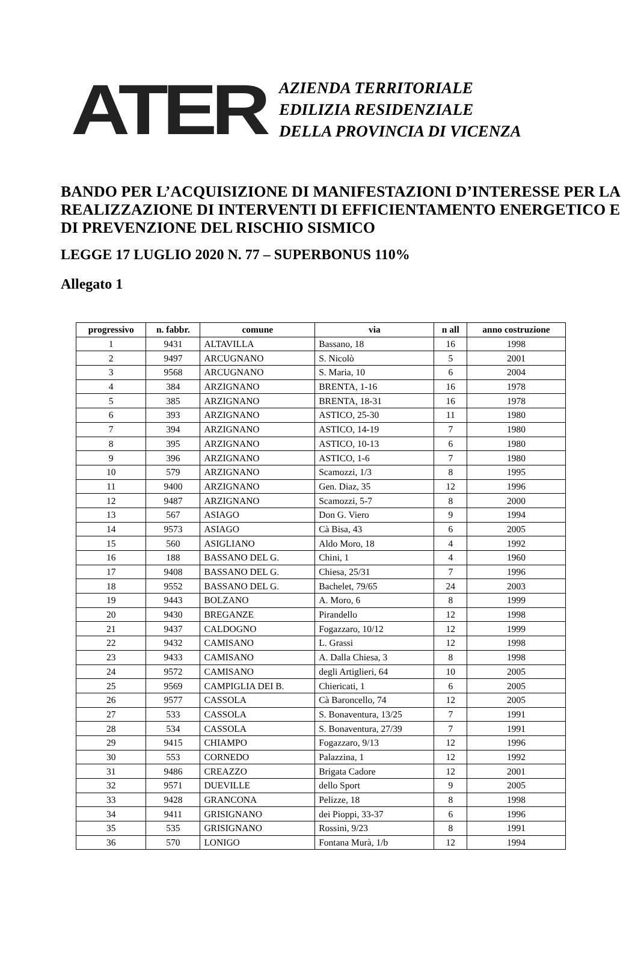ATER
AZIENDA TERRITORIALE
EDILIZIA RESIDENZIALE
DELLA PROVINCIA DI VICENZA
BANDO PER L’ACQUISIZIONE DI MANIFESTAZIONI D’INTERESSE PER LA REALIZZAZIONE DI INTERVENTI DI EFFICIENTAMENTO ENERGETICO E DI PREVENZIONE DEL RISCHIO SISMICO
LEGGE 17 LUGLIO 2020 N. 77 – SUPERBONUS 110%
Allegato 1
| progressivo | n. fabbr. | comune | via | n all | anno costruzione |
| --- | --- | --- | --- | --- | --- |
| 1 | 9431 | ALTAVILLA | Bassano, 18 | 16 | 1998 |
| 2 | 9497 | ARCUGNANO | S. Nicolò | 5 | 2001 |
| 3 | 9568 | ARCUGNANO | S. Maria, 10 | 6 | 2004 |
| 4 | 384 | ARZIGNANO | BRENTA, 1-16 | 16 | 1978 |
| 5 | 385 | ARZIGNANO | BRENTA, 18-31 | 16 | 1978 |
| 6 | 393 | ARZIGNANO | ASTICO, 25-30 | 11 | 1980 |
| 7 | 394 | ARZIGNANO | ASTICO, 14-19 | 7 | 1980 |
| 8 | 395 | ARZIGNANO | ASTICO, 10-13 | 6 | 1980 |
| 9 | 396 | ARZIGNANO | ASTICO, 1-6 | 7 | 1980 |
| 10 | 579 | ARZIGNANO | Scamozzi, 1/3 | 8 | 1995 |
| 11 | 9400 | ARZIGNANO | Gen. Diaz, 35 | 12 | 1996 |
| 12 | 9487 | ARZIGNANO | Scamozzi, 5-7 | 8 | 2000 |
| 13 | 567 | ASIAGO | Don G. Viero | 9 | 1994 |
| 14 | 9573 | ASIAGO | Cà Bisa, 43 | 6 | 2005 |
| 15 | 560 | ASIGLIANO | Aldo Moro, 18 | 4 | 1992 |
| 16 | 188 | BASSANO DEL G. | Chini, 1 | 4 | 1960 |
| 17 | 9408 | BASSANO DEL G. | Chiesa, 25/31 | 7 | 1996 |
| 18 | 9552 | BASSANO DEL G. | Bachelet, 79/65 | 24 | 2003 |
| 19 | 9443 | BOLZANO | A. Moro, 6 | 8 | 1999 |
| 20 | 9430 | BREGANZE | Pirandello | 12 | 1998 |
| 21 | 9437 | CALDOGNO | Fogazzaro, 10/12 | 12 | 1999 |
| 22 | 9432 | CAMISANO | L. Grassi | 12 | 1998 |
| 23 | 9433 | CAMISANO | A. Dalla Chiesa, 3 | 8 | 1998 |
| 24 | 9572 | CAMISANO | degli Artiglieri, 64 | 10 | 2005 |
| 25 | 9569 | CAMPIGLIA DEI B. | Chiericati, 1 | 6 | 2005 |
| 26 | 9577 | CASSOLA | Cà Baroncello, 74 | 12 | 2005 |
| 27 | 533 | CASSOLA | S. Bonaventura, 13/25 | 7 | 1991 |
| 28 | 534 | CASSOLA | S. Bonaventura, 27/39 | 7 | 1991 |
| 29 | 9415 | CHIAMPO | Fogazzaro, 9/13 | 12 | 1996 |
| 30 | 553 | CORNEDO | Palazzina, 1 | 12 | 1992 |
| 31 | 9486 | CREAZZO | Brigata Cadore | 12 | 2001 |
| 32 | 9571 | DUEVILLE | dello Sport | 9 | 2005 |
| 33 | 9428 | GRANCONA | Pelizze, 18 | 8 | 1998 |
| 34 | 9411 | GRISIGNANO | dei Pioppi, 33-37 | 6 | 1996 |
| 35 | 535 | GRISIGNANO | Rossini, 9/23 | 8 | 1991 |
| 36 | 570 | LONIGO | Fontana Murà, 1/b | 12 | 1994 |